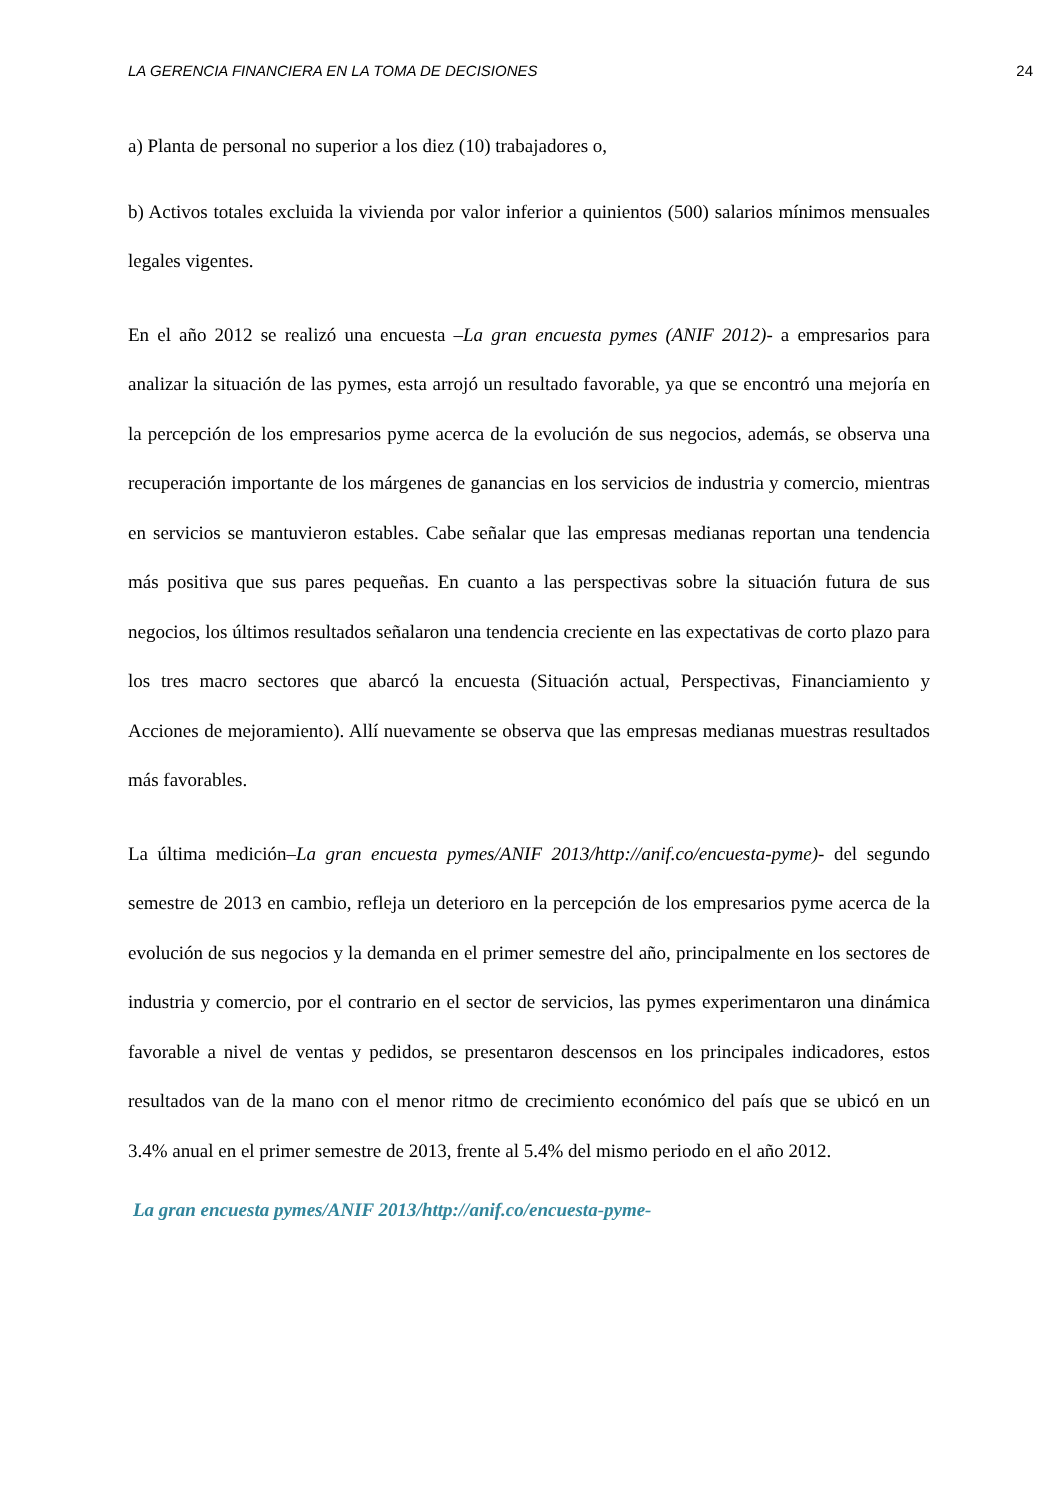LA GERENCIA FINANCIERA EN LA TOMA DE DECISIONES 24
a) Planta de personal no superior a los diez (10) trabajadores o,
b) Activos totales excluida la vivienda por valor inferior a quinientos (500) salarios mínimos mensuales legales vigentes.
En el año 2012 se realizó una encuesta –La gran encuesta pymes (ANIF 2012)- a empresarios para analizar la situación de las pymes, esta arrojó un resultado favorable, ya que se encontró una mejoría en la percepción de los empresarios pyme acerca de la evolución de sus negocios, además, se observa una recuperación importante de los márgenes de ganancias en los servicios de industria y comercio, mientras en servicios se mantuvieron estables. Cabe señalar que las empresas medianas reportan una tendencia más positiva que sus pares pequeñas. En cuanto a las perspectivas sobre la situación futura de sus negocios, los últimos resultados señalaron una tendencia creciente en las expectativas de corto plazo para los tres macro sectores que abarcó la encuesta (Situación actual, Perspectivas, Financiamiento y Acciones de mejoramiento). Allí nuevamente se observa que las empresas medianas muestras resultados más favorables.
La última medición–La gran encuesta pymes/ANIF 2013/http://anif.co/encuesta-pyme)- del segundo semestre de 2013 en cambio, refleja un deterioro en la percepción de los empresarios pyme acerca de la evolución de sus negocios y la demanda en el primer semestre del año, principalmente en los sectores de industria y comercio, por el contrario en el sector de servicios, las pymes experimentaron una dinámica favorable a nivel de ventas y pedidos, se presentaron descensos en los principales indicadores, estos resultados van de la mano con el menor ritmo de crecimiento económico del país que se ubicó en un 3.4% anual en el primer semestre de 2013, frente al 5.4% del mismo periodo en el año 2012.
La gran encuesta pymes/ANIF 2013/http://anif.co/encuesta-pyme-